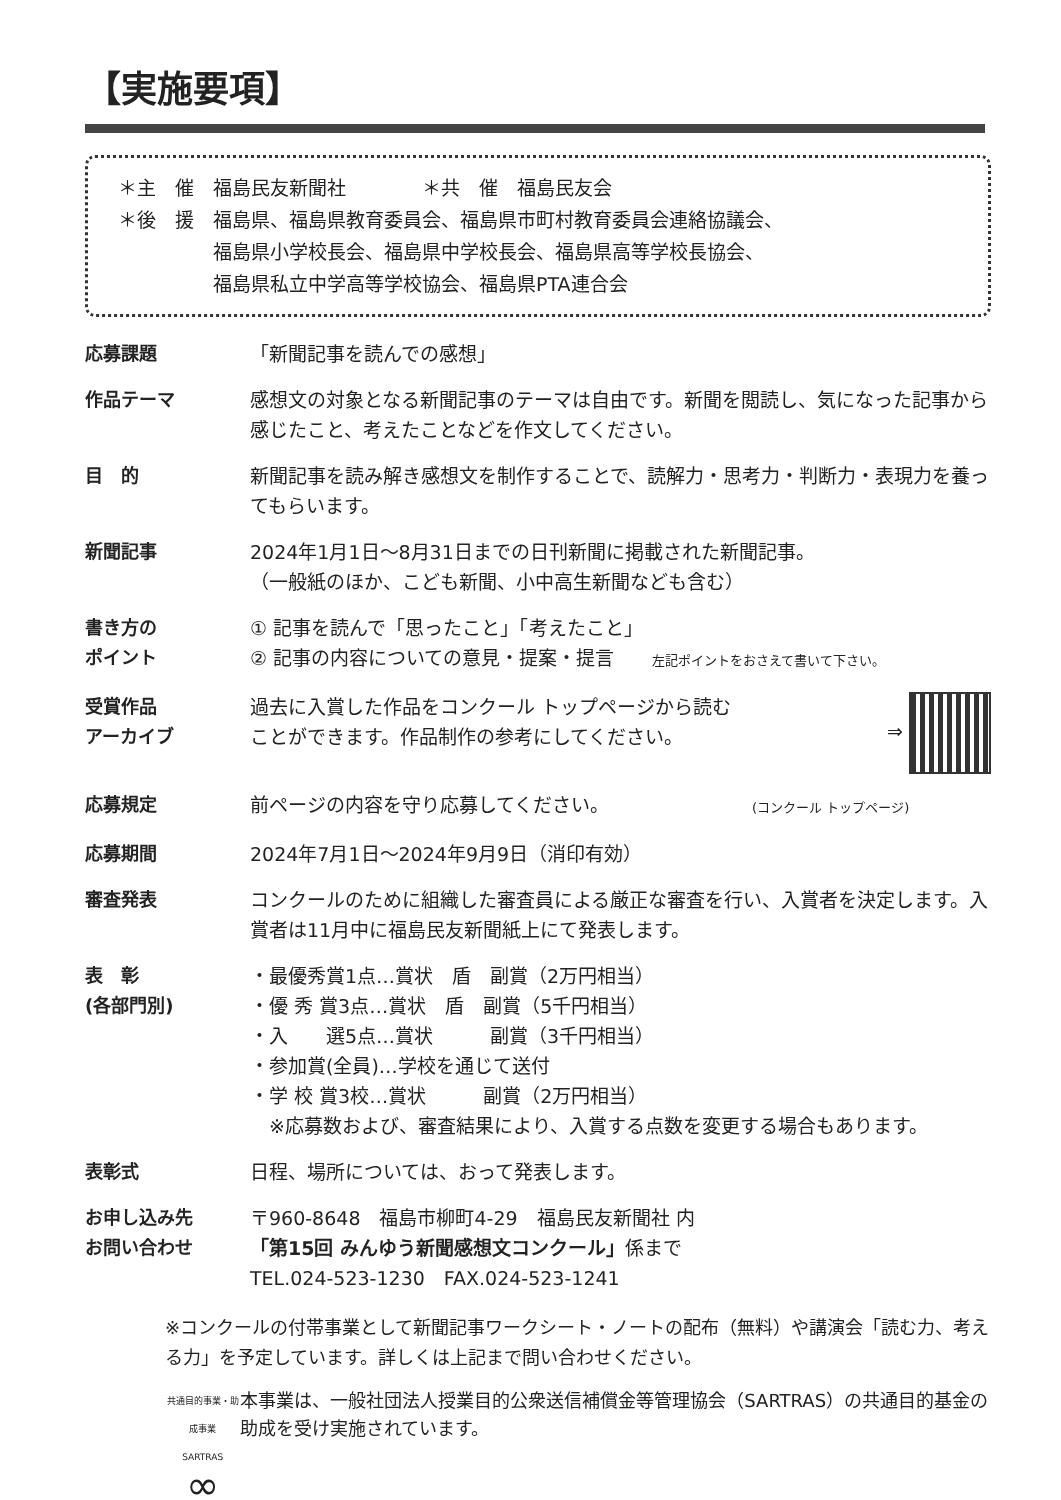【実施要項】
＊主　催　福島民友新聞社　　　　＊共　催　福島民友会
＊後　援　福島県、福島県教育委員会、福島県市町村教育委員会連絡協議会、
　　　　　福島県小学校長会、福島県中学校長会、福島県高等学校長協会、
　　　　　福島県私立中学高等学校協会、福島県PTA連合会
応募課題 「新聞記事を読んでの感想」
作品テーマ 感想文の対象となる新聞記事のテーマは自由です。新聞を閲読し、気になった記事から感じたこと、考えたことなどを作文してください。
目　的 新聞記事を読み解き感想文を制作することで、読解力・思考力・判断力・表現力を養ってもらいます。
新聞記事 2024年1月1日～8月31日までの日刊新聞に掲載された新聞記事。
（一般紙のほか、こども新聞、小中高生新聞なども含む）
書き方の
ポイント
① 記事を読んで「思ったこと」「考えたこと」
② 記事の内容についての意見・提案・提言　　左記ポイントをおさえて書いて下さい。
受賞作品
アーカイブ
過去に入賞した作品をコンクール トップページから読む
ことができます。作品制作の参考にしてください。 ⇒
応募規定 前ページの内容を守り応募してください。　　　　　　　　(コンクール トップページ)
応募期間 2024年7月1日～2024年9月9日（消印有効）
審査発表 コンクールのために組織した審査員による厳正な審査を行い、入賞者を決定します。入賞者は11月中に福島民友新聞紙上にて発表します。
表　彰
(各部門別)
・最優秀賞1点…賞状　盾　副賞（2万円相当）
・優 秀 賞3点…賞状　盾　副賞（5千円相当）
・入　　選5点…賞状　　　副賞（3千円相当）
・参加賞(全員)…学校を通じて送付
・学 校 賞3校…賞状　　　副賞（2万円相当）
　※応募数および、審査結果により、入賞する点数を変更する場合もあります。
表彰式 日程、場所については、おって発表します。
お申し込み先
お問い合わせ
〒960-8648　福島市柳町4-29　福島民友新聞社 内
「第15回 みんゆう新聞感想文コンクール」係まで
TEL.024-523-1230　FAX.024-523-1241
※コンクールの付帯事業として新聞記事ワークシート・ノートの配布（無料）や講演会「読む力、考える力」を予定しています。詳しくは上記まで問い合わせください。
共通目的事業・助成事業
SARTRAS
∞
本事業は、一般社団法人授業目的公衆送信補償金等管理協会（SARTRAS）の共通目的基金の助成を受け実施されています。